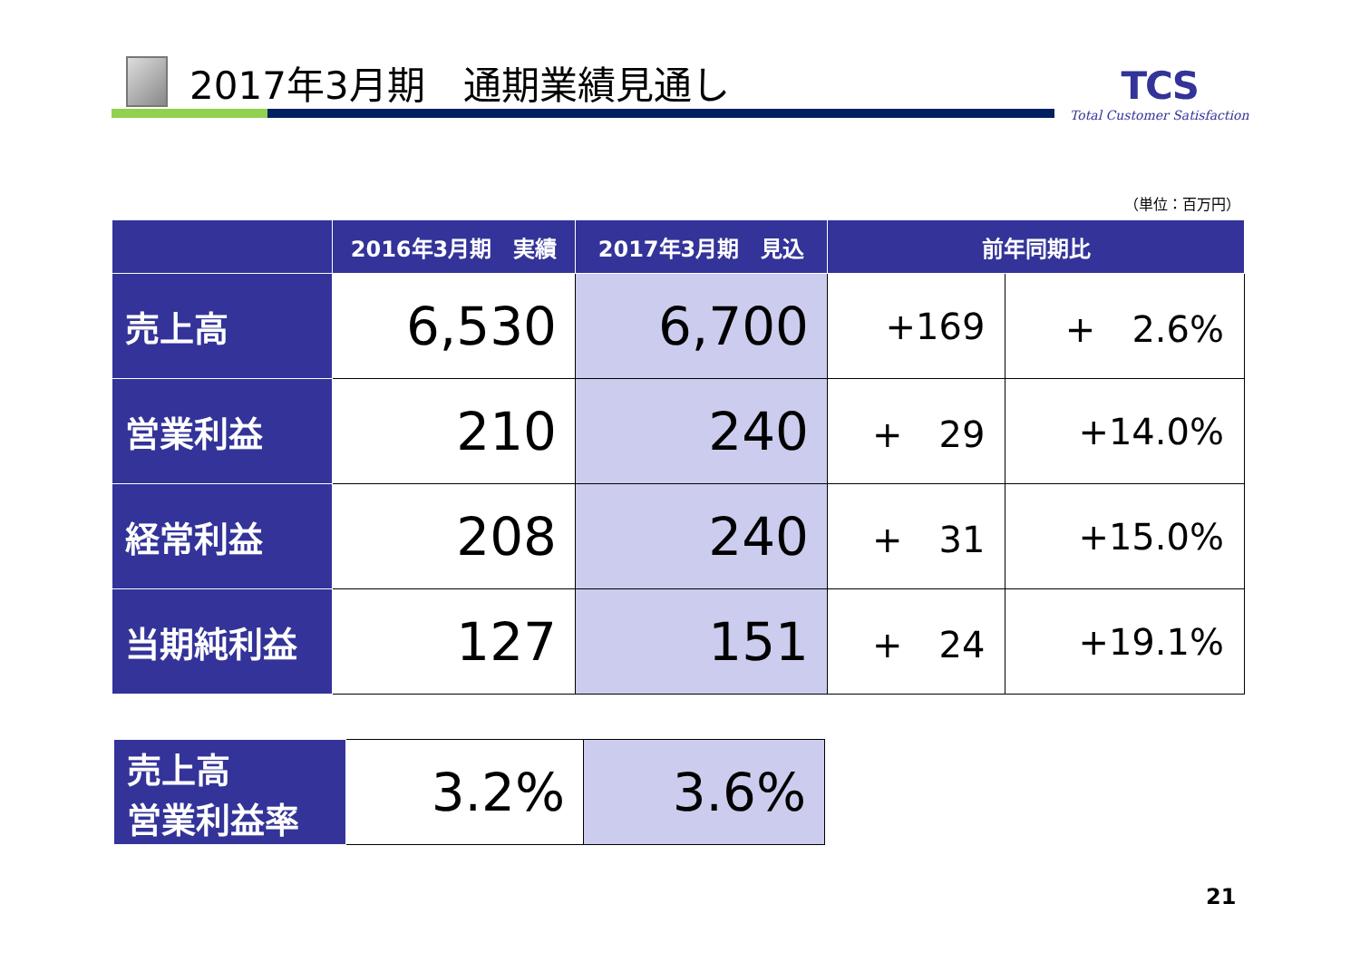2017年3月期　通期業績見通し TCS
Total Customer Satisfaction
（単位：百万円）
| | 2016年3月期 実績 | 2017年3月期 見込 | 前年同期比 | |
| --- | --- | --- | --- | --- |
| 売上高 | 6,530 | 6,700 | +169 | + 2.6% |
| 営業利益 | 210 | 240 | + 29 | +14.0% |
| 経常利益 | 208 | 240 | + 31 | +15.0% |
| 当期純利益 | 127 | 151 | + 24 | +19.1% |
| 売上高 営業利益率 | 3.2% | 3.6% |
21